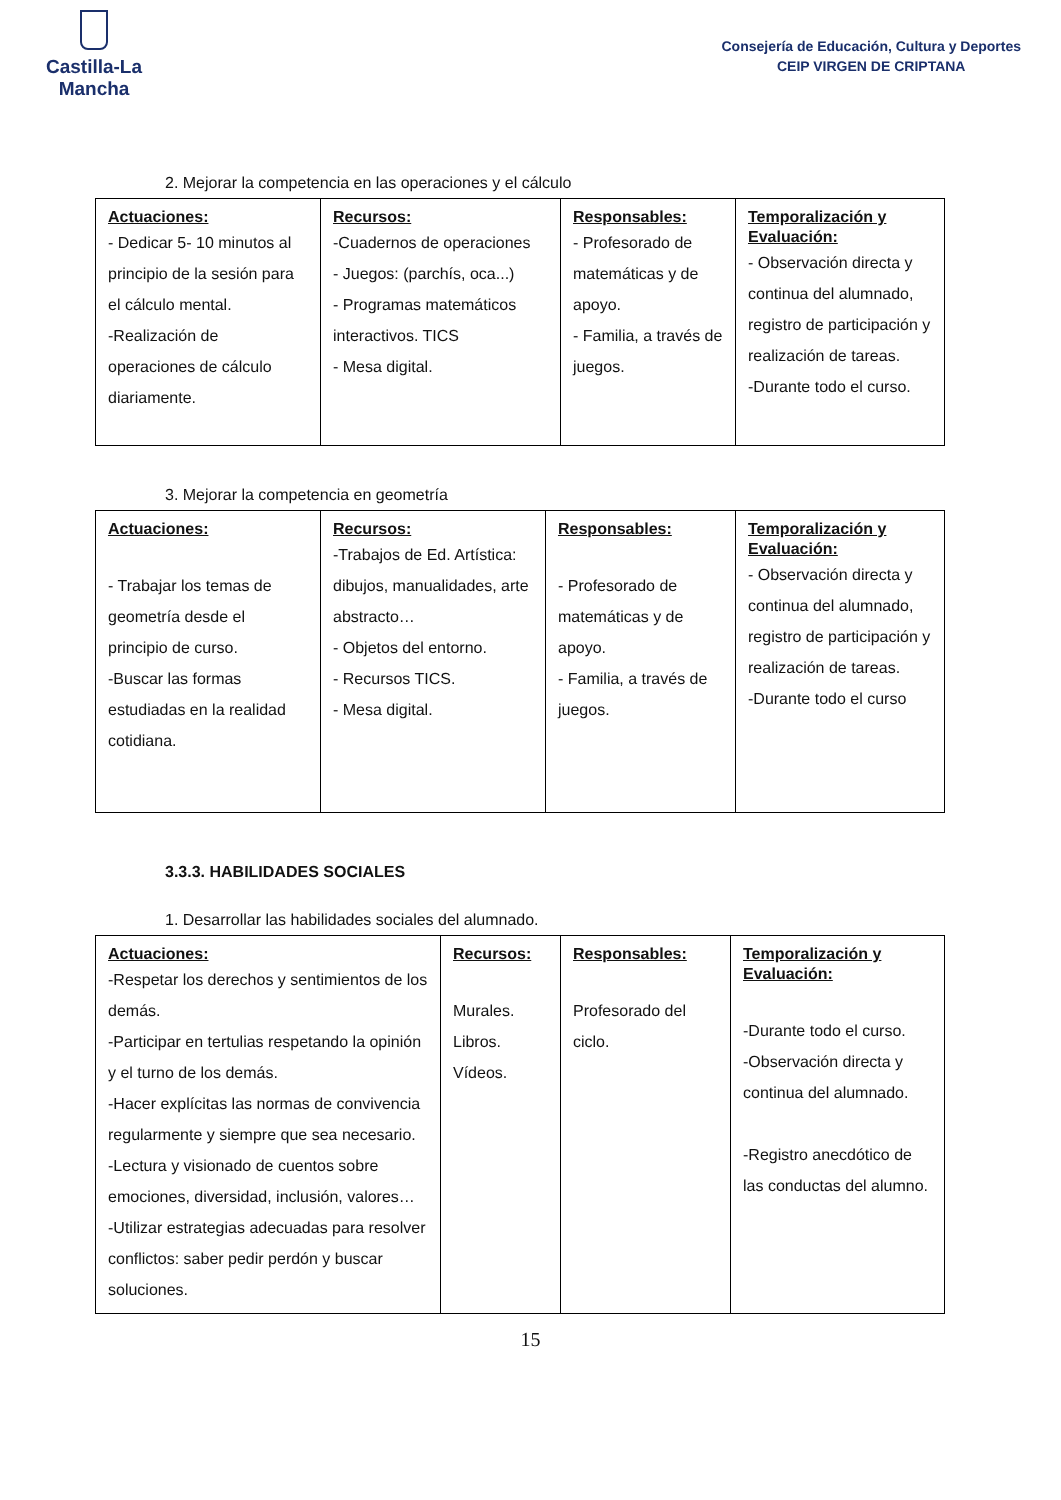Castilla-La Mancha
Consejería de Educación, Cultura y Deportes
CEIP VIRGEN DE CRIPTANA
2. Mejorar la competencia en las operaciones y el cálculo
| Actuaciones: - Dedicar 5- 10 minutos al principio de la sesión para el cálculo mental. -Realización de operaciones de cálculo diariamente. | Recursos: -Cuadernos de operaciones - Juegos: (parchís, oca...) - Programas matemáticos interactivos. TICS - Mesa digital. | Responsables: - Profesorado de matemáticas y de apoyo. - Familia, a través de juegos. | Temporalización y Evaluación: - Observación directa y continua del alumnado, registro de participación y realización de tareas. -Durante todo el curso. |
3. Mejorar la competencia en geometría
| Actuaciones: - Trabajar los temas de geometría desde el principio de curso. -Buscar las formas estudiadas en la realidad cotidiana. | Recursos: -Trabajos de Ed. Artística: dibujos, manualidades, arte abstracto… - Objetos del entorno. - Recursos TICS. - Mesa digital. | Responsables: - Profesorado de matemáticas y de apoyo. - Familia, a través de juegos. | Temporalización y Evaluación: - Observación directa y continua del alumnado, registro de participación y realización de tareas. -Durante todo el curso |
3.3.3. HABILIDADES SOCIALES
1. Desarrollar las habilidades sociales del alumnado.
| Actuaciones: -Respetar los derechos y sentimientos de los demás. -Participar en tertulias respetando la opinión y el turno de los demás. -Hacer explícitas las normas de convivencia regularmente y siempre que sea necesario. -Lectura y visionado de cuentos sobre emociones, diversidad, inclusión, valores… -Utilizar estrategias adecuadas para resolver conflictos: saber pedir perdón y buscar soluciones. | Recursos: Murales. Libros. Vídeos. | Responsables: Profesorado del ciclo. | Temporalización y Evaluación: -Durante todo el curso. -Observación directa y continua del alumnado. -Registro anecdótico de las conductas del alumno. |
15